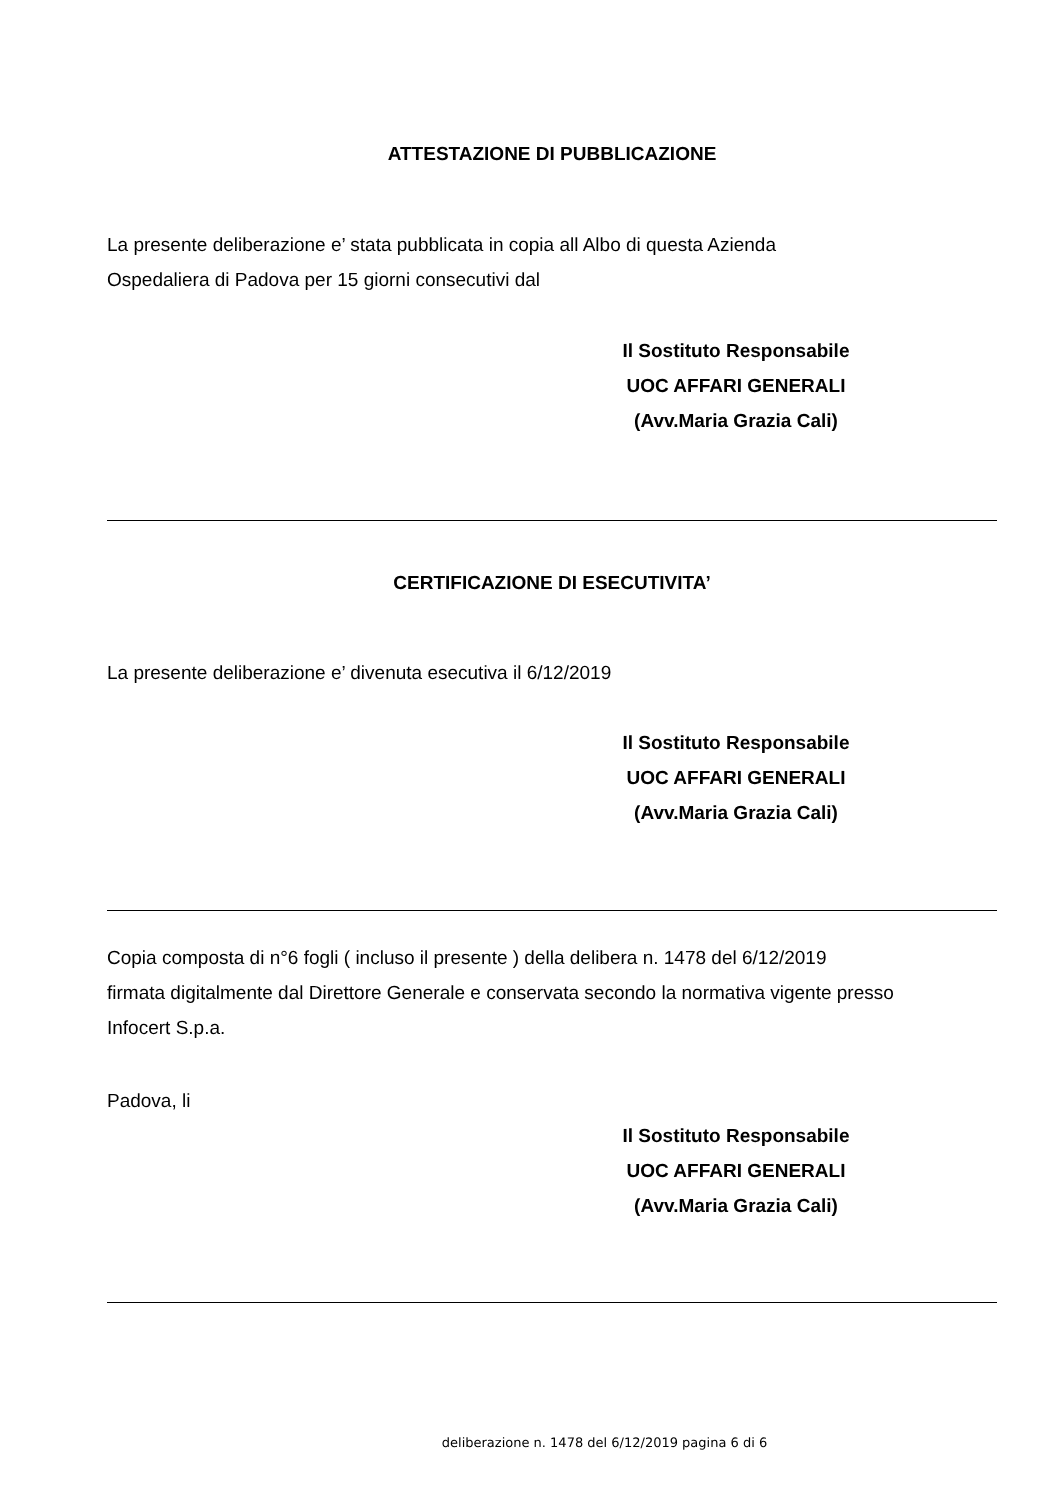ATTESTAZIONE DI PUBBLICAZIONE
La presente deliberazione e’ stata pubblicata in copia all Albo di questa Azienda
Ospedaliera di Padova per 15 giorni consecutivi dal
Il Sostituto Responsabile
UOC AFFARI GENERALI
(Avv.Maria Grazia Cali)
CERTIFICAZIONE DI ESECUTIVITA’
La presente deliberazione e’ divenuta esecutiva il 6/12/2019
Il Sostituto Responsabile
UOC AFFARI GENERALI
(Avv.Maria Grazia Cali)
Copia composta di n°6 fogli ( incluso il presente ) della delibera n. 1478 del 6/12/2019
firmata digitalmente dal Direttore Generale e conservata secondo la normativa vigente presso
Infocert S.p.a.
Padova, li
Il Sostituto Responsabile
UOC AFFARI GENERALI
(Avv.Maria Grazia Cali)
deliberazione n. 1478 del 6/12/2019 pagina 6 di 6